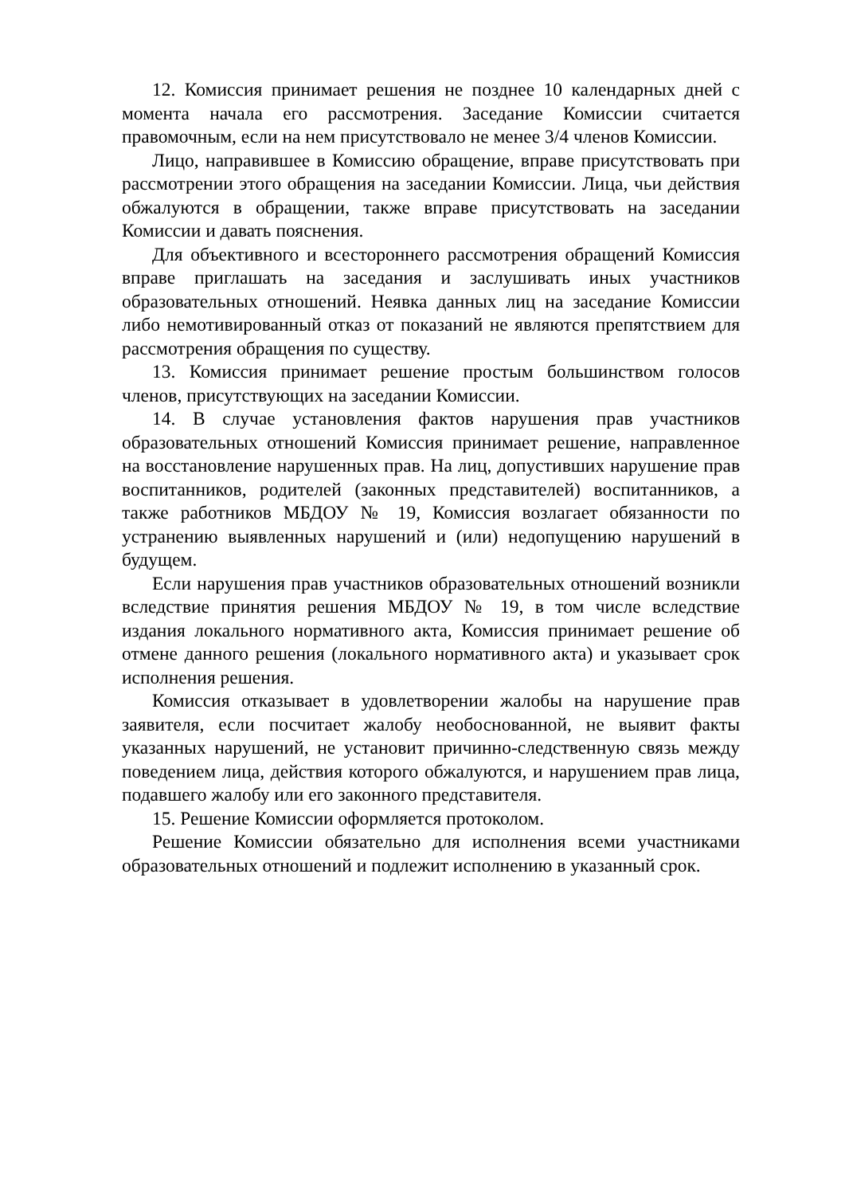12. Комиссия принимает решения не позднее 10 календарных дней с момента начала его рассмотрения. Заседание Комиссии считается правомочным, если на нем присутствовало не менее 3/4 членов Комиссии.
Лицо, направившее в Комиссию обращение, вправе присутствовать при рассмотрении этого обращения на заседании Комиссии. Лица, чьи действия обжалуются в обращении, также вправе присутствовать на заседании Комиссии и давать пояснения.
Для объективного и всестороннего рассмотрения обращений Комиссия вправе приглашать на заседания и заслушивать иных участников образовательных отношений. Неявка данных лиц на заседание Комиссии либо немотивированный отказ от показаний не являются препятствием для рассмотрения обращения по существу.
13. Комиссия принимает решение простым большинством голосов членов, присутствующих на заседании Комиссии.
14. В случае установления фактов нарушения прав участников образовательных отношений Комиссия принимает решение, направленное на восстановление нарушенных прав. На лиц, допустивших нарушение прав воспитанников, родителей (законных представителей) воспитанников, а также работников МБДОУ № 19, Комиссия возлагает обязанности по устранению выявленных нарушений и (или) недопущению нарушений в будущем.
Если нарушения прав участников образовательных отношений возникли вследствие принятия решения МБДОУ № 19, в том числе вследствие издания локального нормативного акта, Комиссия принимает решение об отмене данного решения (локального нормативного акта) и указывает срок исполнения решения.
Комиссия отказывает в удовлетворении жалобы на нарушение прав заявителя, если посчитает жалобу необоснованной, не выявит факты указанных нарушений, не установит причинно-следственную связь между поведением лица, действия которого обжалуются, и нарушением прав лица, подавшего жалобу или его законного представителя.
15. Решение Комиссии оформляется протоколом.
Решение Комиссии обязательно для исполнения всеми участниками образовательных отношений и подлежит исполнению в указанный срок.